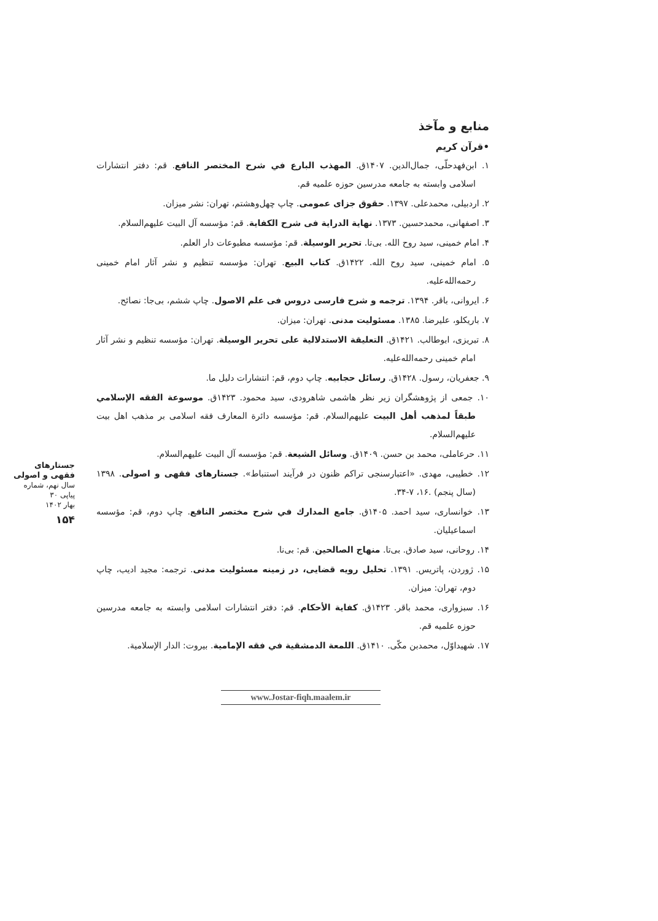منابع و مآخذ
•قرآن کریم
۱. ابن‌فهدحلّی، جمال‌الدین. ۱۴۰۷ق. المهذب البارع في شرح المختصر النافع. قم: دفتر انتشارات اسلامی وابسته به جامعه مدرسین حوزه علمیه قم.
۲. اردبیلی، محمدعلی. ۱۳۹۷. حقوق جزای عمومی. چاپ چهل‌وهشتم، تهران: نشر میزان.
۳. اصفهانی، محمدحسین. ۱۳۷۳. نهایة الدرایة فی شرح الکفایة. قم: مؤسسه آل البیت علیهم‌السلام.
۴. امام خمینی، سید روح الله. بی‌تا. تحریر الوسیلة. قم: مؤسسه مطبوعات دار العلم.
۵. امام خمینی، سید روح الله. ۱۴۲۲ق. کتاب البیع. تهران: مؤسسه تنظیم و نشر آثار امام خمینی رحمه‌الله‌علیه.
۶. ایروانی، باقر. ۱۳۹۴. ترجمه و شرح فارسی دروس فی علم الاصول. چاپ ششم، بی‌جا: نصائح.
۷. باریکلو، علیرضا. ۱۳۸۵. مسئولیت مدنی. تهران: میزان.
۸. تبریزی، ابوطالب. ۱۴۲۱ق. التعلیقة الاستدلالیة علی تحریر الوسیلة. تهران: مؤسسه تنظیم و نشر آثار امام خمینی رحمه‌الله‌علیه.
۹. جعفریان، رسول. ۱۴۲۸ق. رسائل حجابیه. چاپ دوم، قم: انتشارات دلیل ما.
۱۰. جمعی از پژوهشگران زیر نظر هاشمی شاهرودی، سید محمود. ۱۴۲۳ق. موسوعة الفقه الإسلامي طبقاً لمذهب أهل البیت علیهم‌السلام. قم: مؤسسه دائرة المعارف فقه اسلامی بر مذهب اهل بیت علیهم‌السلام.
۱۱. حرعاملی، محمد بن حسن. ۱۴۰۹ق. وسائل الشیعة. قم: مؤسسه آل البیت علیهم‌السلام.
۱۲. خطیبی، مهدی. «اعتبارسنجی تراکم ظنون در فرآیند استنباط». جستارهای فقهی و اصولی. ۱۳۹۸ (سال پنجم) .۱۶، ۷-۳۴.
۱۳. خوانساری، سید احمد. ۱۴۰۵ق. جامع المدارك في شرح مختصر النافع. چاپ دوم، قم: مؤسسه اسماعیلیان.
۱۴. روحانی، سید صادق. بی‌تا. منهاج الصالحین. قم: بی‌نا.
۱۵. ژوردن، پاتریس. ۱۳۹۱. تحلیل رویه قضایی، در زمینه مسئولیت مدنی. ترجمه: مجید ادیب، چاپ دوم، تهران: میزان.
۱۶. سبزواری، محمد باقر. ۱۴۲۳ق. کفایة الأحکام. قم: دفتر انتشارات اسلامی وابسته به جامعه مدرسین حوزه علمیه قم.
۱۷. شهیداوّل، محمدبن مکّی. ۱۴۱۰ق. اللمعة الدمشقیة في فقه الإمامیة. بیروت: الدار الإسلامیة.
جستارهای
فقهی و اصولی
سال نهم، شماره پیاپی ۳۰
بهار ۱۴۰۲
۱۵۴
www.Jostar-fiqh.maalem.ir